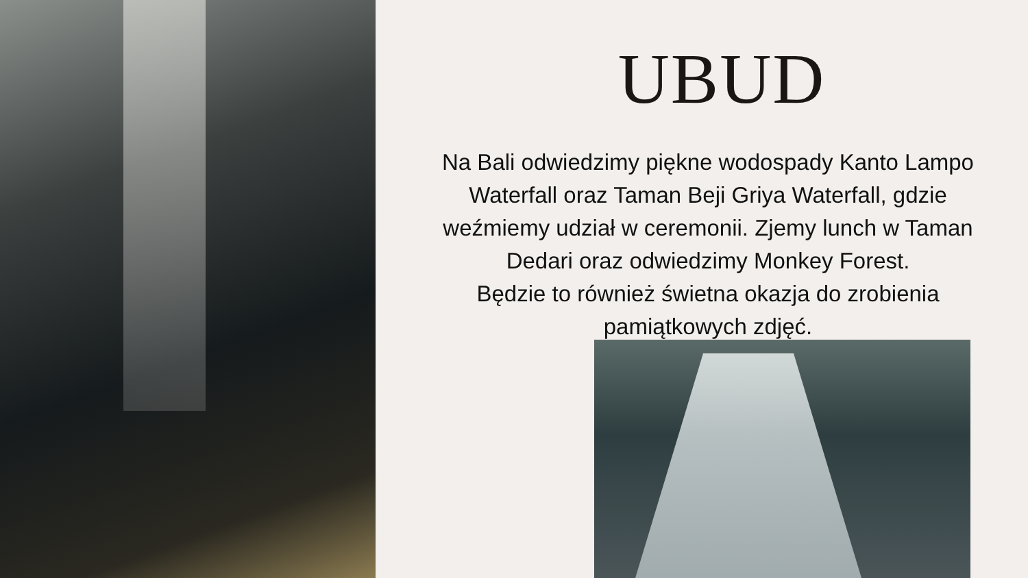UBUD
Na Bali odwiedzimy piękne wodospady Kanto Lampo Waterfall oraz Taman Beji Griya Waterfall, gdzie weźmiemy udział w ceremonii. Zjemy lunch w Taman Dedari oraz odwiedzimy Monkey Forest.
Będzie to również świetna okazja do zrobienia pamiątkowych zdjęć.